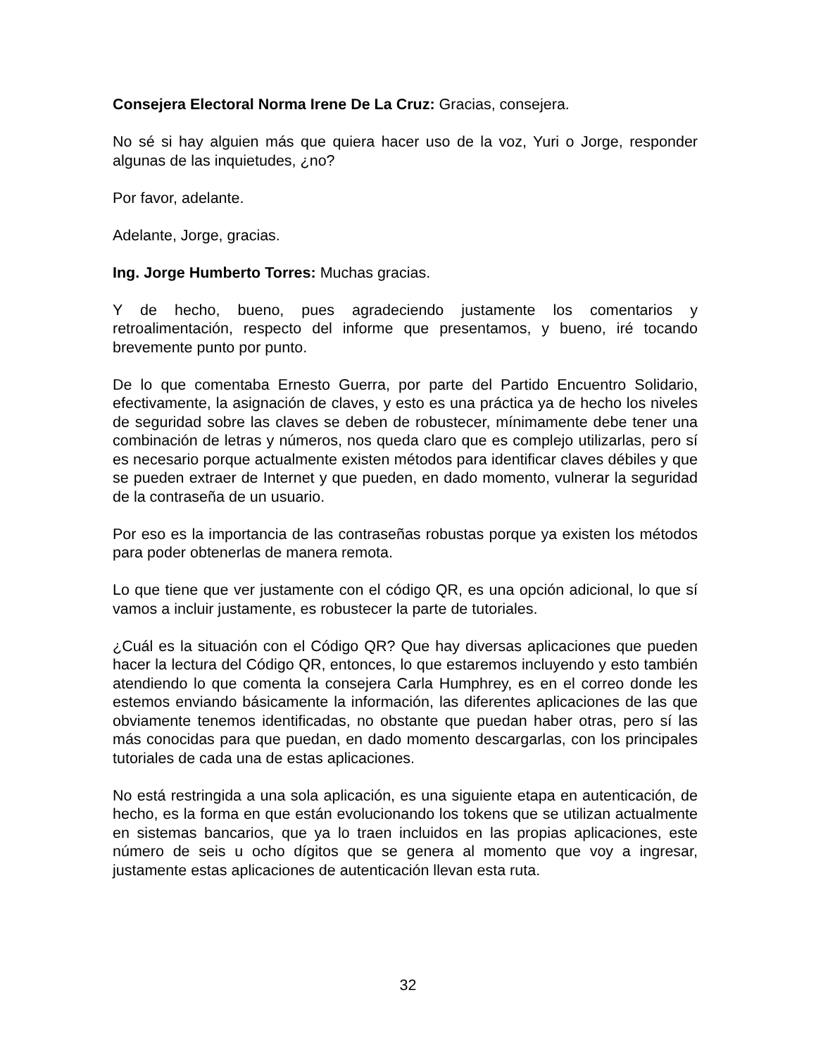Consejera Electoral Norma Irene De La Cruz: Gracias, consejera.
No sé si hay alguien más que quiera hacer uso de la voz, Yuri o Jorge, responder algunas de las inquietudes, ¿no?
Por favor, adelante.
Adelante, Jorge, gracias.
Ing. Jorge Humberto Torres: Muchas gracias.
Y de hecho, bueno, pues agradeciendo justamente los comentarios y retroalimentación, respecto del informe que presentamos, y bueno, iré tocando brevemente punto por punto.
De lo que comentaba Ernesto Guerra, por parte del Partido Encuentro Solidario, efectivamente, la asignación de claves, y esto es una práctica ya de hecho los niveles de seguridad sobre las claves se deben de robustecer, mínimamente debe tener una combinación de letras y números, nos queda claro que es complejo utilizarlas, pero sí es necesario porque actualmente existen métodos para identificar claves débiles y que se pueden extraer de Internet y que pueden, en dado momento, vulnerar la seguridad de la contraseña de un usuario.
Por eso es la importancia de las contraseñas robustas porque ya existen los métodos para poder obtenerlas de manera remota.
Lo que tiene que ver justamente con el código QR, es una opción adicional, lo que sí vamos a incluir justamente, es robustecer la parte de tutoriales.
¿Cuál es la situación con el Código QR? Que hay diversas aplicaciones que pueden hacer la lectura del Código QR, entonces, lo que estaremos incluyendo y esto también atendiendo lo que comenta la consejera Carla Humphrey, es en el correo donde les estemos enviando básicamente la información, las diferentes aplicaciones de las que obviamente tenemos identificadas, no obstante que puedan haber otras, pero sí las más conocidas para que puedan, en dado momento descargarlas, con los principales tutoriales de cada una de estas aplicaciones.
No está restringida a una sola aplicación, es una siguiente etapa en autenticación, de hecho, es la forma en que están evolucionando los tokens que se utilizan actualmente en sistemas bancarios, que ya lo traen incluidos en las propias aplicaciones, este número de seis u ocho dígitos que se genera al momento que voy a ingresar, justamente estas aplicaciones de autenticación llevan esta ruta.
32